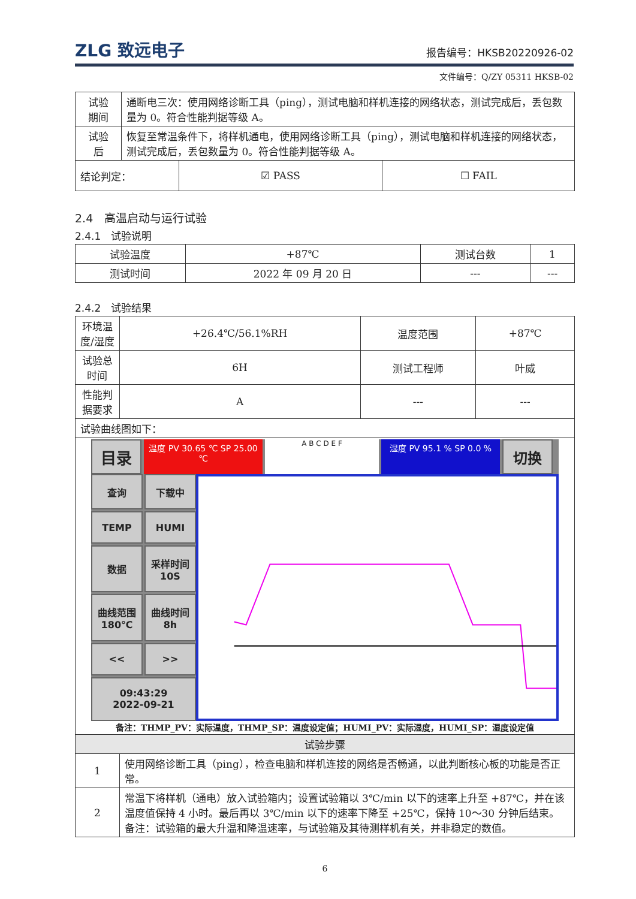ZLG 致远电子
报告编号：HKSB20220926-02
文件编号：Q/ZY 05311 HKSB-02
| 试验 期间 | 通断电三次：使用网络诊断工具（ping），测试电脑和样机连接的网络状态，测试完成后，丢包数量为 0。符合性能判据等级 A。 | | |
| 试验 后 | 恢复至常温条件下，将样机通电，使用网络诊断工具（ping），测试电脑和样机连接的网络状态，测试完成后，丢包数量为 0。符合性能判据等级 A。 | | |
| 结论判定： | | ☑ PASS | ☐ FAIL |
2.4　高温启动与运行试验
2.4.1　试验说明
| 试验温度 | +87℃ | 测试台数 | 1 |
| 测试时间 | 2022 年 09 月 20 日 | --- | --- |
2.4.2　试验结果
| 环境温度/湿度 | +26.4℃/56.1%RH | 温度范围 | +87℃ |
| 试验总时间 | 6H | 测试工程师 | 叶威 |
| 性能判据要求 | A | --- | --- |
| 试验曲线图如下： | | | |
| 目录 温度 PV 30.65 ℃ SP 25.00 ℃ A B C D E F 湿度 PV 95.1 % SP 0.0 % 切换 查询 下载中 TEMP HUMI 数据 采样时间 10S 曲线范围 180℃ 曲线时间 8h << >> 09:43:29 2022-09-21 备注：THMP_PV：实际温度，THMP_SP：温度设定值；HUMI_PV：实际湿度，HUMI_SP：湿度设定值 | | | |
| 试验步骤 | | | |
| 1 | 使用网络诊断工具（ping），检查电脑和样机连接的网络是否畅通，以此判断核心板的功能是否正常。 | | |
| 2 | 常温下将样机（通电）放入试验箱内；设置试验箱以 3℃/min 以下的速率上升至 +87℃，并在该温度值保持 4 小时。最后再以 3℃/min 以下的速率下降至 +25℃，保持 10～30 分钟后结束。 备注：试验箱的最大升温和降温速率，与试验箱及其待测样机有关，并非稳定的数值。 | | |
6